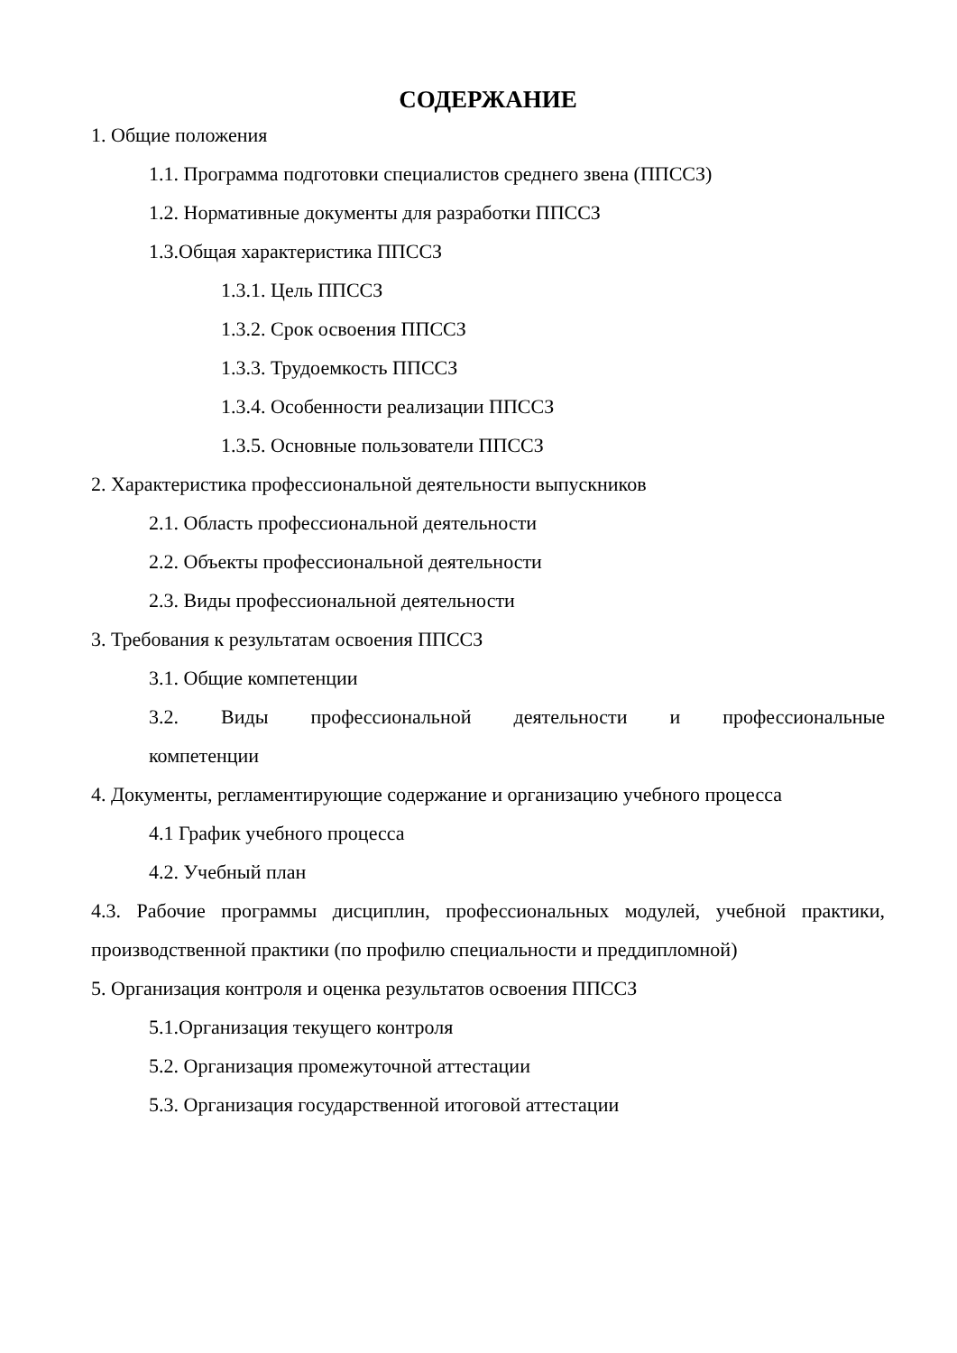СОДЕРЖАНИЕ
1. Общие положения
1.1. Программа подготовки специалистов среднего звена (ППССЗ)
1.2. Нормативные документы для разработки ППССЗ
1.3.Общая характеристика ППССЗ
1.3.1. Цель ППССЗ
1.3.2. Срок освоения ППССЗ
1.3.3. Трудоемкость ППССЗ
1.3.4. Особенности реализации ППССЗ
1.3.5. Основные пользователи ППССЗ
2. Характеристика профессиональной деятельности выпускников
2.1. Область профессиональной деятельности
2.2. Объекты профессиональной деятельности
2.3. Виды профессиональной деятельности
3. Требования к результатам освоения ППССЗ
3.1. Общие компетенции
3.2. Виды профессиональной деятельности и профессиональные компетенции
4. Документы, регламентирующие содержание и организацию учебного процесса
4.1 График учебного процесса
4.2. Учебный план
4.3. Рабочие программы дисциплин, профессиональных модулей, учебной практики, производственной практики (по профилю специальности и преддипломной)
5. Организация контроля и оценка результатов освоения ППССЗ
5.1.Организация текущего контроля
5.2. Организация промежуточной аттестации
5.3. Организация государственной итоговой аттестации